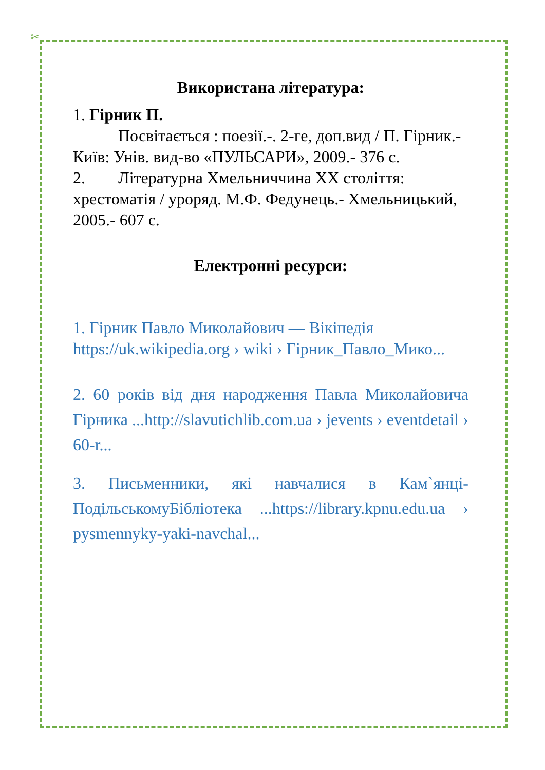✂
Використана література:
1. Гірник П.
Посвітається : поезії.-. 2-ге, доп.вид / П. Гірник.- Київ: Унів. вид-во «ПУЛЬСАРИ», 2009.- 376 с.
2. Літературна Хмельниччина ХХ століття: хрестоматія / уроряд. М.Ф. Федунець.- Хмельницький, 2005.- 607 с.
Електронні ресурси:
1. Гірник Павло Миколайович — Вікіпедія https://uk.wikipedia.org › wiki › Гірник_Павло_Мико...
2. 60 років від дня народження Павла Миколайовича Гірника ...http://slavutichlib.com.ua › jevents › eventdetail › 60-r...
3. Письменники, які навчалися в Кам`янці-ПодільськомуБібліотека ...https://library.kpnu.edu.ua › pysmennyky-yaki-navchal...